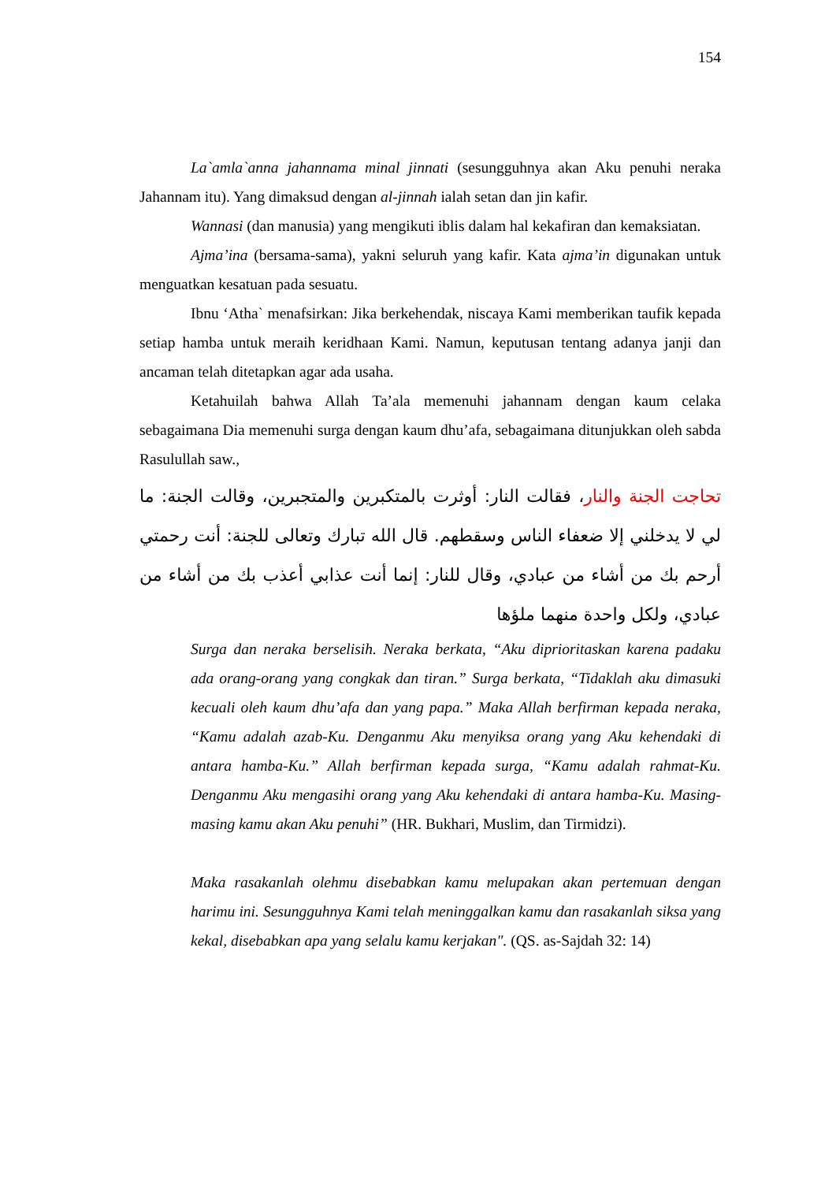154
La`amla`anna jahannama minal jinnati (sesungguhnya akan Aku penuhi neraka Jahannam itu). Yang dimaksud dengan al-jinnah ialah setan dan jin kafir.
Wannasi (dan manusia) yang mengikuti iblis dalam hal kekafiran dan kemaksiatan.
Ajma’ina (bersama-sama), yakni seluruh yang kafir. Kata ajma’in digunakan untuk menguatkan kesatuan pada sesuatu.
Ibnu ‘Atha` menafsirkan: Jika berkehendak, niscaya Kami memberikan taufik kepada setiap hamba untuk meraih keridhaan Kami. Namun, keputusan tentang adanya janji dan ancaman telah ditetapkan agar ada usaha.
Ketahuilah bahwa Allah Ta’ala memenuhi jahannam dengan kaum celaka sebagaimana Dia memenuhi surga dengan kaum dhu’afa, sebagaimana ditunjukkan oleh sabda Rasulullah saw.,
تحاجت الجنة والنار، فقالت النار: أوثرت بالمتكبرين والمتجبرين، وقالت الجنة: ما لي لا يدخلني إلا ضعفاء الناس وسقطهم. قال الله تبارك وتعالى للجنة: أنت رحمتي أرحم بك من أشاء من عبادي، وقال للنار: إنما أنت عذابي أعذب بك من أشاء من عبادي، ولكل واحدة منهما ملؤها
Surga dan neraka berselisih. Neraka berkata, “Aku diprioritaskan karena padaku ada orang-orang yang congkak dan tiran.” Surga berkata, “Tidaklah aku dimasuki kecuali oleh kaum dhu’afa dan yang papa.” Maka Allah berfirman kepada neraka, “Kamu adalah azab-Ku. Denganmu Aku menyiksa orang yang Aku kehendaki di antara hamba-Ku.” Allah berfirman kepada surga, “Kamu adalah rahmat-Ku. Denganmu Aku mengasihi orang yang Aku kehendaki di antara hamba-Ku. Masing-masing kamu akan Aku penuhi” (HR. Bukhari, Muslim, dan Tirmidzi).
Maka rasakanlah olehmu disebabkan kamu melupakan akan pertemuan dengan harimu ini. Sesungguhnya Kami telah meninggalkan kamu dan rasakanlah siksa yang kekal, disebabkan apa yang selalu kamu kerjakan". (QS. as-Sajdah 32: 14)